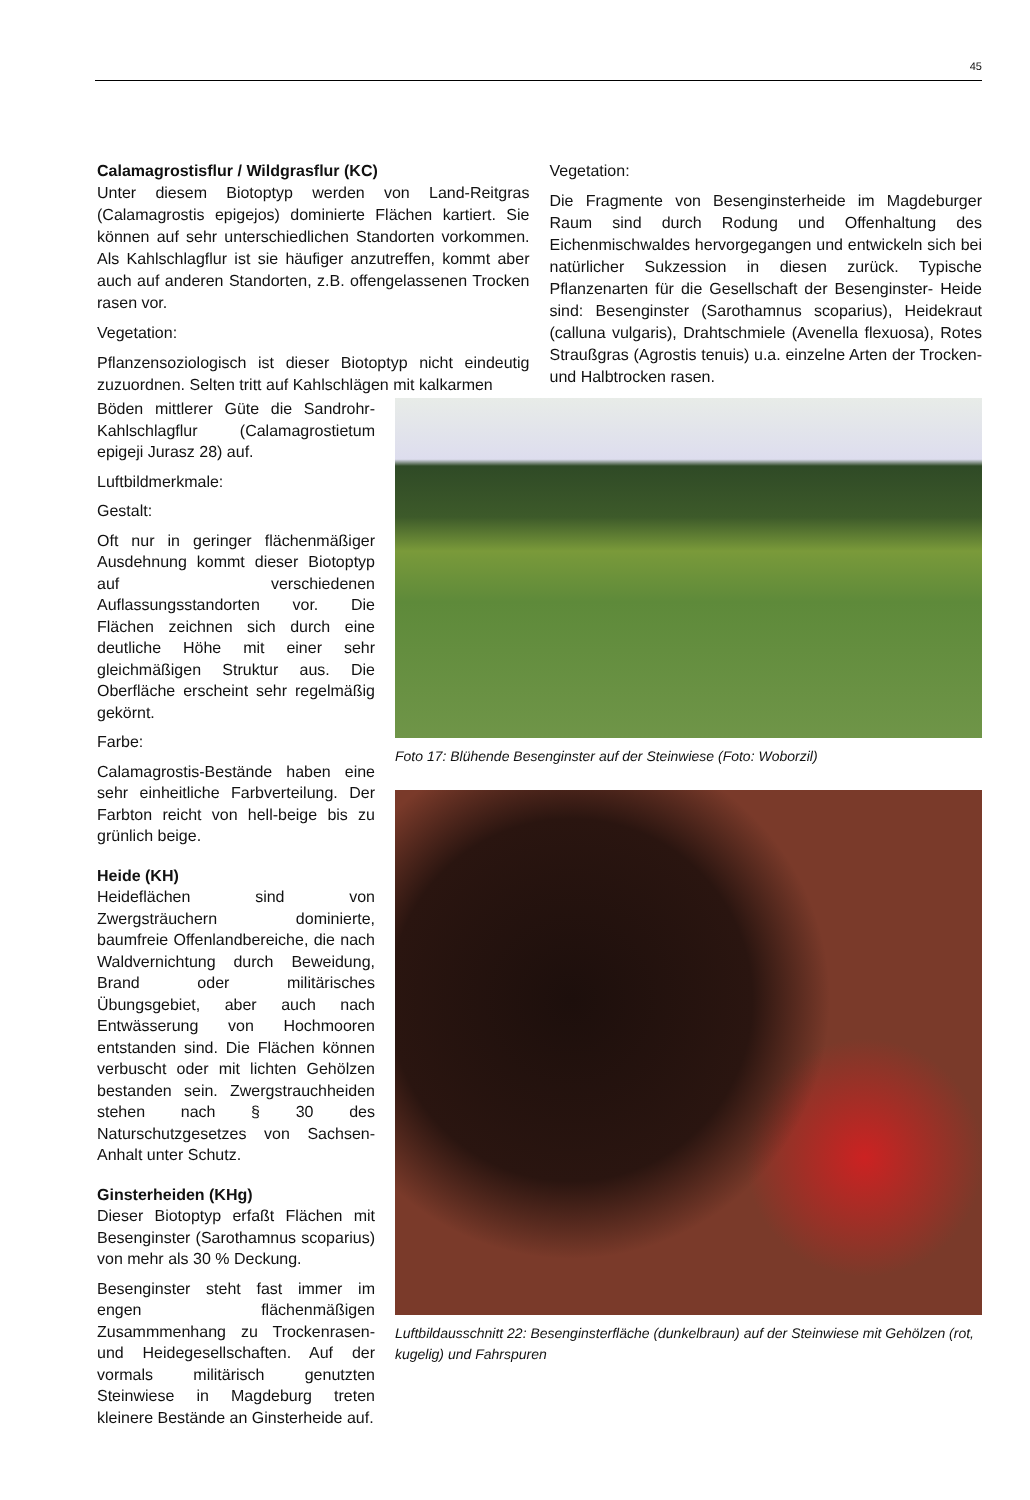45
Calamagrostisflur / Wildgrasflur (KC)
Unter diesem Biotoptyp werden von Land-Reitgras (Calamagrostis epigejos) dominierte Flächen kartiert. Sie können auf sehr unterschiedlichen Standorten vorkommen. Als Kahlschlagflur ist sie häufiger anzutreffen, kommt aber auch auf anderen Standorten, z.B. offengelassenen Trocken rasen vor.
Vegetation:
Pflanzensoziologisch ist dieser Biotoptyp nicht eindeutig zuzuordnen. Selten tritt auf Kahlschlägen mit kalkarmen
Vegetation:
Die Fragmente von Besenginsterheide im Magdeburger Raum sind durch Rodung und Offenhaltung des Eichenmischwaldes hervorgegangen und entwickeln sich bei natürlicher Sukzession in diesen zurück. Typische Pflanzenarten für die Gesellschaft der Besenginster- Heide sind: Besenginster (Sarothamnus scoparius), Heidekraut (calluna vulgaris), Drahtschmiele (Avenella flexuosa), Rotes Straußgras (Agrostis tenuis) u.a. einzelne Arten der Trocken- und Halbtrocken rasen.
Böden mittlerer Güte die Sandrohr-Kahlschlagflur (Calamagrostietum epigeji Jurasz 28) auf.
Luftbildmerkmale:
Gestalt:
Oft nur in geringer flächenmäßiger Ausdehnung kommt dieser Biotoptyp auf verschiedenen Auflassungsstandorten vor. Die Flächen zeichnen sich durch eine deutliche Höhe mit einer sehr gleichmäßigen Struktur aus. Die Oberfläche erscheint sehr regelmäßig gekörnt.
Farbe:
Calamagrostis-Bestände haben eine sehr einheitliche Farbverteilung. Der Farbton reicht von hell-beige bis zu grünlich beige.
Heide (KH)
Heideflächen sind von Zwergsträuchern dominierte, baumfreie Offenlandbereiche, die nach Waldvernichtung durch Beweidung, Brand oder militärisches Übungsgebiet, aber auch nach Entwässerung von Hochmooren entstanden sind. Die Flächen können verbuscht oder mit lichten Gehölzen bestanden sein. Zwergstrauchheiden stehen nach § 30 des Naturschutzgesetzes von Sachsen-Anhalt unter Schutz.
Ginsterheiden (KHg)
Dieser Biotoptyp erfaßt Flächen mit Besenginster (Sarothamnus scoparius) von mehr als 30 % Deckung.
Besenginster steht fast immer im engen flächenmäßigen Zusammmenhang zu Trockenrasen- und Heidegesellschaften. Auf der vormals militärisch genutzten Steinwiese in Magdeburg treten kleinere Bestände an Ginsterheide auf.
Foto 17: Blühende Besenginster auf der Steinwiese (Foto: Woborzil)
Luftbildausschnitt 22: Besenginsterfläche (dunkelbraun) auf der Steinwiese mit Gehölzen (rot, kugelig) und Fahrspuren